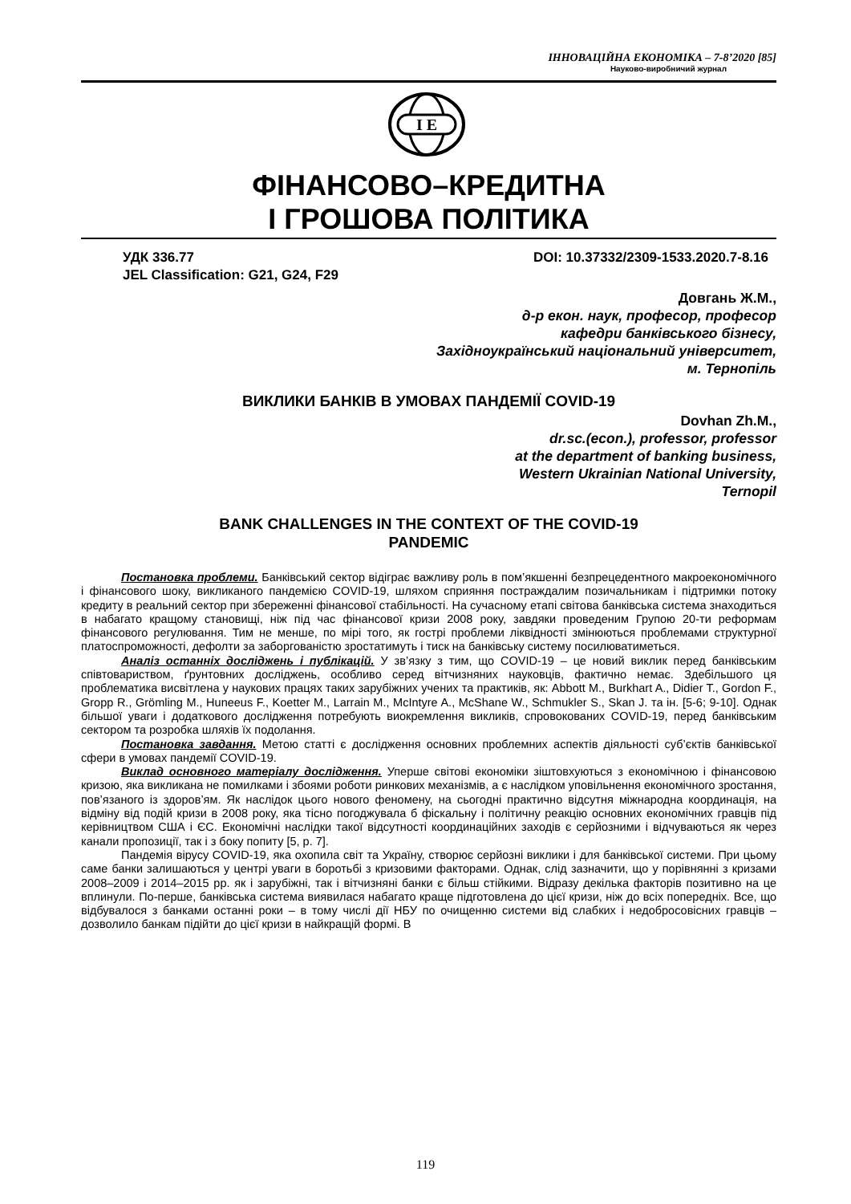ІННОВАЦІЙНА ЕКОНОМІКА – 7-8’2020 [85]
Науково-виробничий журнал
I E
ФІНАНСОВО–КРЕДИТНА
І ГРОШОВА ПОЛІТИКА
УДК 336.77
JEL Classification: G21, G24, F29
DOI: 10.37332/2309-1533.2020.7-8.16
Довгань Ж.М.,
д-р екон. наук, професор, професор
кафедри банківського бізнесу,
Західноукраїнський національний університет,
м. Тернопіль
ВИКЛИКИ БАНКІВ В УМОВАХ ПАНДЕМІЇ COVID-19
Dovhan Zh.M.,
dr.sc.(econ.), professor, professor
at the department of banking business,
Western Ukrainian National University,
Ternopil
BANK CHALLENGES IN THE CONTEXT OF THE COVID-19
PANDEMIC
Постановка проблеми. Банківський сектор відіграє важливу роль в пом’якшенні безпрецедентного макроекономічного і фінансового шоку, викликаного пандемією COVID-19, шляхом сприяння постраждалим позичальникам і підтримки потоку кредиту в реальний сектор при збереженні фінансової стабільності. На сучасному етапі світова банківська система знаходиться в набагато кращому становищі, ніж під час фінансової кризи 2008 року, завдяки проведеним Групою 20-ти реформам фінансового регулювання. Тим не менше, по мірі того, як гострі проблеми ліквідності змінюються проблемами структурної платоспроможності, дефолти за заборгованістю зростатимуть і тиск на банківську систему посилюватиметься.
Аналіз останніх досліджень і публікацій. У зв’язку з тим, що COVID-19 – це новий виклик перед банківським співтовариством, ґрунтовних досліджень, особливо серед вітчизняних науковців, фактично немає. Здебільшого ця проблематика висвітлена у наукових працях таких зарубіжних учених та практиків, як: Abbott M., Burkhart A., Didier T., Gordon F., Gropp R., Grömling M., Huneeus F., Koetter M., Larrain M., McIntyre A., McShane W., Schmukler S., Skan J. та ін. [5-6; 9-10]. Однак більшої уваги і додаткового дослідження потребують виокремлення викликів, спровокованих COVID-19, перед банківським сектором та розробка шляхів їх подолання.
Постановка завдання. Метою статті є дослідження основних проблемних аспектів діяльності суб’єктів банківської сфери в умовах пандемії COVID-19.
Виклад основного матеріалу дослідження. Уперше світові економіки зіштовхуються з економічною і фінансовою кризою, яка викликана не помилками і збоями роботи ринкових механізмів, а є наслідком уповільнення економічного зростання, пов’язаного із здоров’ям. Як наслідок цього нового феномену, на сьогодні практично відсутня міжнародна координація, на відміну від подій кризи в 2008 року, яка тісно погоджувала б фіскальну і політичну реакцію основних економічних гравців під керівництвом США і ЄС. Економічні наслідки такої відсутності координаційних заходів є серйозними і відчуваються як через канали пропозиції, так і з боку попиту [5, p. 7].
Пандемія вірусу COVID-19, яка охопила світ та Україну, створює серйозні виклики і для банківської системи. При цьому саме банки залишаються у центрі уваги в боротьбі з кризовими факторами. Однак, слід зазначити, що у порівнянні з кризами 2008–2009 і 2014–2015 рр. як і зарубіжні, так і вітчизняні банки є більш стійкими. Відразу декілька факторів позитивно на це вплинули. По-перше, банківська система виявилася набагато краще підготовлена до цієї кризи, ніж до всіх попередніх. Все, що відбувалося з банками останні роки – в тому числі дії НБУ по очищенню системи від слабких і недобросовісних гравців – дозволило банкам підійти до цієї кризи в найкращій формі. В
119